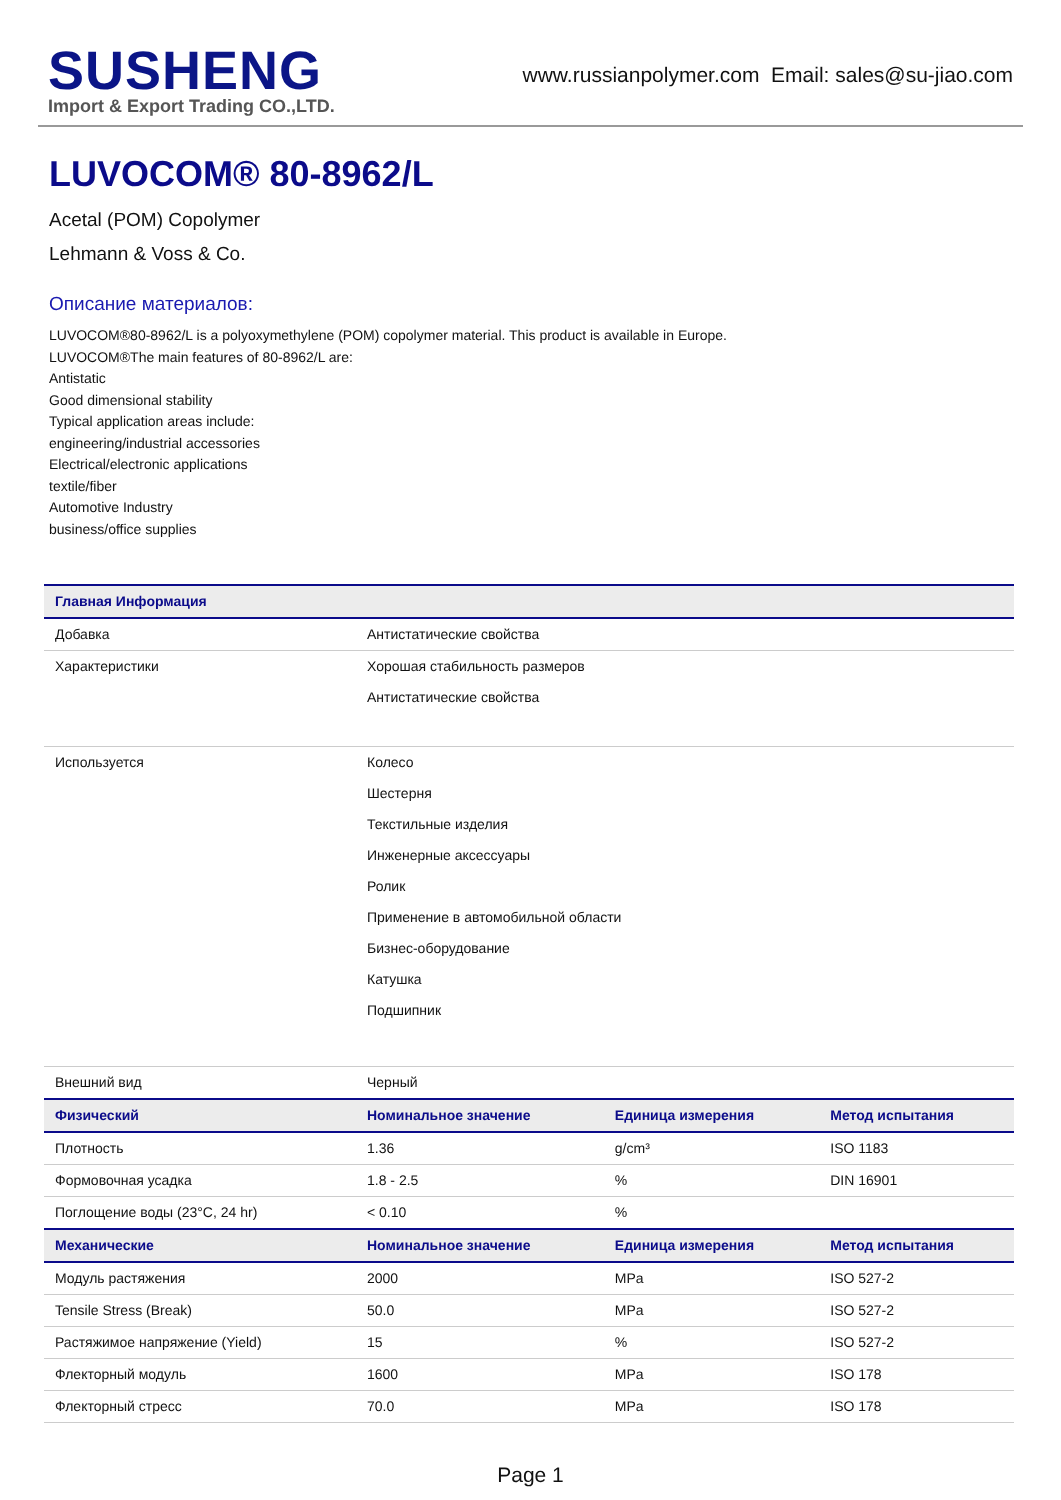SUSHENG
Import & Export Trading CO.,LTD.
www.russianpolymer.com Email: sales@su-jiao.com
LUVOCOM® 80-8962/L
Acetal (POM) Copolymer
Lehmann & Voss & Co.
Описание материалов:
LUVOCOM®80-8962/L is a polyoxymethylene (POM) copolymer material. This product is available in Europe.
LUVOCOM®The main features of 80-8962/L are:
Antistatic
Good dimensional stability
Typical application areas include:
engineering/industrial accessories
Electrical/electronic applications
textile/fiber
Automotive Industry
business/office supplies
| Главная Информация | | | |
| --- | --- | --- | --- |
| Добавка | Антистатические свойства | | |
| Характеристики | Хорошая стабильность размеров Антистатические свойства | | |
| Используется | Колесо Шестерня Текстильные изделия Инженерные аксессуары Ролик Применение в автомобильной области Бизнес-оборудование Катушка Подшипник | | |
| Внешний вид | Черный | | |
| Физический | Номинальное значение | Единица измерения | Метод испытания |
| Плотность | 1.36 | g/cm³ | ISO 1183 |
| Формовочная усадка | 1.8 - 2.5 | % | DIN 16901 |
| Поглощение воды (23°C, 24 hr) | < 0.10 | % | |
| Механические | Номинальное значение | Единица измерения | Метод испытания |
| Модуль растяжения | 2000 | MPa | ISO 527-2 |
| Tensile Stress (Break) | 50.0 | MPa | ISO 527-2 |
| Растяжимое напряжение (Yield) | 15 | % | ISO 527-2 |
| Флекторный модуль | 1600 | MPa | ISO 178 |
| Флекторный стресс | 70.0 | MPa | ISO 178 |
Page 1